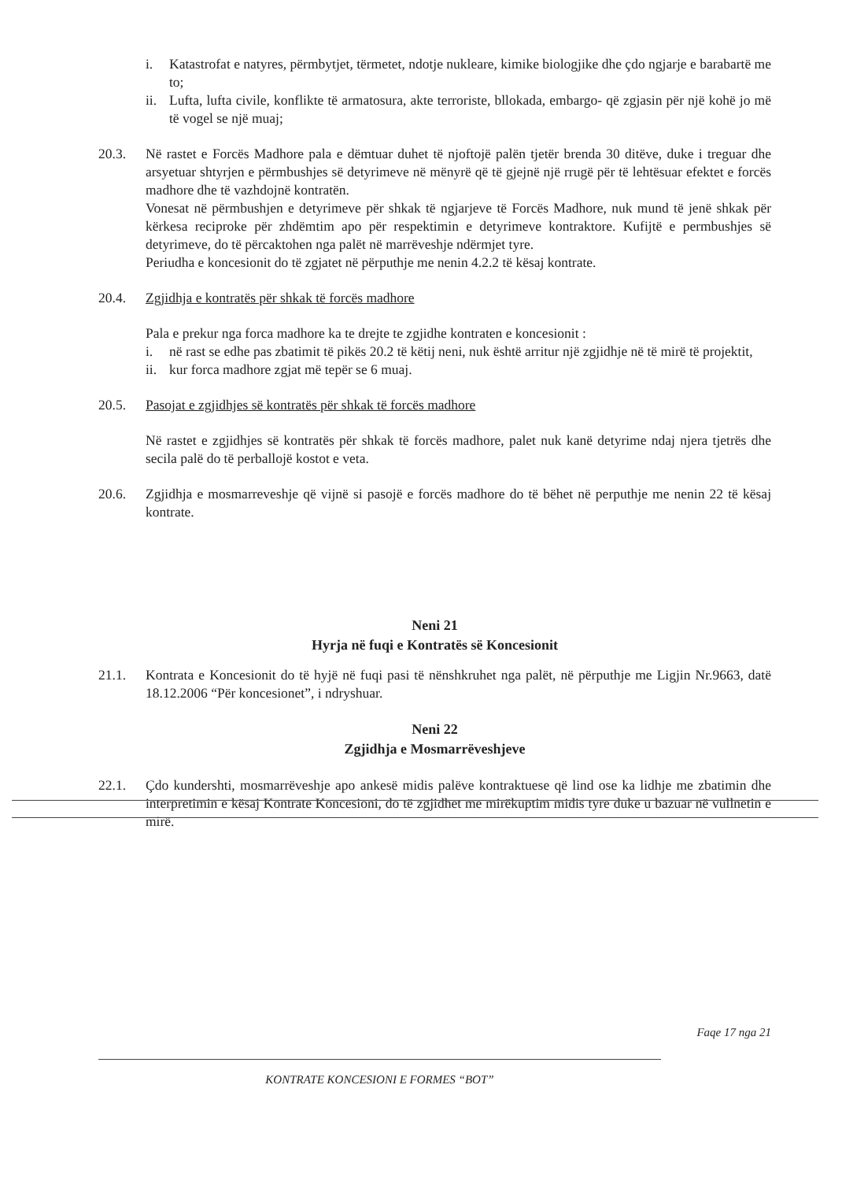i. Katastrofat e natyres, përmbytjet, tërmetet, ndotje nukleare, kimike biologjike dhe çdo ngjarje e barabartë me to;
ii. Lufta, lufta civile, konflikte të armatosura, akte terroriste, bllokada, embargo- që zgjasin për një kohë jo më të vogel se një muaj;
20.3. Në rastet e Forcës Madhore pala e dëmtuar duhet të njoftojë palën tjetër brenda 30 ditëve, duke i treguar dhe arsyetuar shtyrjen e përmbushjes së detyrimeve në mënyrë që të gjejnë një rrugë për të lehtësuar efektet e forcës madhore dhe të vazhdojnë kontratën.
Vonesat në përmbushjen e detyrimeve për shkak të ngjarjeve të Forcës Madhore, nuk mund të jenë shkak për kërkesa reciproke për zhdëmtim apo për respektimin e detyrimeve kontraktore. Kufijtë e permbushjes së detyrimeve, do të përcaktohen nga palët në marrëveshje ndërmjet tyre.
Periudha e koncesionit do të zgjatet në përputhje me nenin 4.2.2 të kësaj kontrate.
20.4. Zgjidhja e kontratës për shkak të forcës madhore
Pala e prekur nga forca madhore ka te drejte te zgjidhe kontraten e koncesionit :
i. në rast se edhe pas zbatimit të pikës 20.2 të këtij neni, nuk është arritur një zgjidhje në të mirë të projektit,
ii. kur forca madhore zgjat më tepër se 6 muaj.
20.5. Pasojat e zgjidhjes së kontratës për shkak të forcës madhore
Në rastet e zgjidhjes së kontratës për shkak të forcës madhore, palet nuk kanë detyrime ndaj njera tjetrës dhe secila palë do të perballojë kostot e veta.
20.6. Zgjidhja e mosmarreveshje që vijnë si pasojë e forcës madhore do të bëhet në perputhje me nenin 22 të kësaj kontrate.
Neni 21
Hyrja në fuqi e Kontratës së Koncesionit
21.1. Kontrata e Koncesionit do të hyjë në fuqi pasi të nënshkruhet nga palët, në përputhje me Ligjin Nr.9663, datë 18.12.2006 “Për koncesionet”, i ndryshuar.
Neni 22
Zgjidhja e Mosmarrëveshjeve
22.1. Çdo kundershti, mosmarrëveshje apo ankesë midis palëve kontraktuese që lind ose ka lidhje me zbatimin dhe interpretimin e kësaj Kontrate Koncesioni, do të zgjidhet me mirëkuptim midis tyre duke u bazuar në vullnetin e mirë.
Faqe 17 nga 21
KONTRATE KONCESIONI E FORMES “BOT”